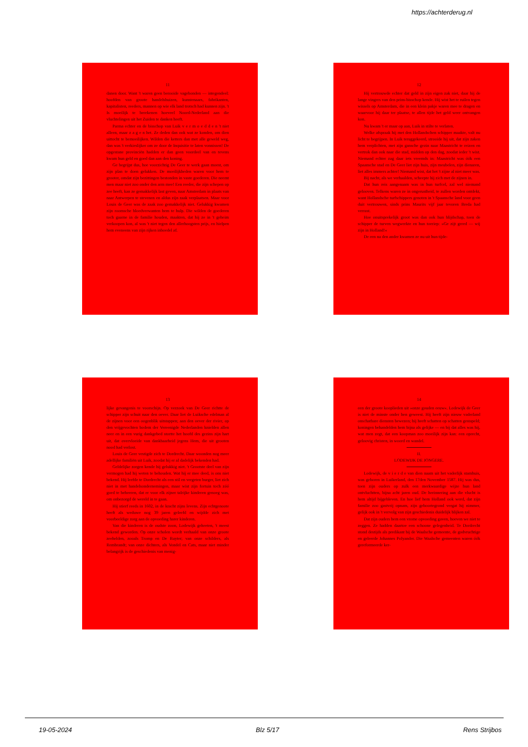https://achterderug.nl
11
danen door. Want 't waren geen berooide vagebonden — integendeel: hoofden van groote handelshuizen, kunstenaars, fabrikanten, kapitalisten, reeders, mannen op wie elk land trotsch had kunnen zijn. 't Is moeilijk te berekenen hoeveel Noord-Nederland aan die vluchtelingen uit het Zuiden te danken heeft.
Parma echter en de bisschop van Luik v e r m o e d d e n 't niet alleen, maar z a g e n het. Ze deden dan ook wat ze konden, om dien uittocht te bemoeilijken. Wilden die ketters dan met alle geweld weg, dan was 't verkieslijker om ze door de Inquisitie te laten vonnissen! De opgestane provinciën hadden er dan geen voordeel van en tevens kwam hun geld en goed dan aan den koning.
Ge begrijpt dus, hoe voorzichtig De Geer te werk gaan moest, om zijn plan te doen gelukken. De moeilijkheden waren voor hem te grooter, omdat zijn bezittingen bestonden in vaste goederen. Die neemt men maar niet zoo onder den arm mee! Een reeder, die zijn schepen op zee heeft, kan ze gemakkelijk last geven, naar Amsterdam in plaats van naar Antwerpen te stevenen en aldus zijn zaak verplaatsen. Maar voor Louis de Geer was de zaak zoo gemakkelijk niet. Gelukkig kwamen zijn roomsche bloedverwanten hem te hulp. Die wilden de goederen toch gaarne in de familie houden, maakten, dat hij ze in 't geheim verkoopen kon, al was 't niet tegen den allerhoogsten prijs, en hielpen hem eveneens van zijn rijken inboedel af.
12
Hij vertrouwde echter dat geld in zijn eigen zak niet, daar hij de lange vingers van den prins-bisschop kende. Hij wist het te ruilen tegen wissels op Amsterdam, die in een klein pakje waren mee te dragen en waarvoor hij daar ter plaatse, te allen tijde het geld weer ontvangen kon.
Nu kwam 't er maar op aan, Luik in stilte te verlaten.
Welke afspraak hij met den Hollandschen schipper maakte, valt nu licht te begrijpen. In Luik teruggekeerd, strooide hij uit, dat zijn zaken hem verplichten, met zijn gansche gezin naar Maastricht te reizen en vertrok dan ook naar die stad, midden op den dag, zoodat ieder 't wist. Niemand echter zag daar iets vreemds in: Maastricht was óók een Spaansche stad en De Geer liet zijn huis, zijn meubelen, zijn dienaren, liet alles immers achter! Niemand wist, dat het 't zijne al niet meer was.
Bij nacht, als we verhaalden, scheepte hij zich met de zijnen in.
Dat hun reis aangenaam was in hun turfcel, zal wel niemand gelooven. Telkens waren ze in ongerustheid, te zullen worden ontdekt, want Hollandsche turfschippers genoten in 't Spaansche land voor geen duit vertrouwen, sinds prins Maurits vijf jaar tevoren Breda had verrast.
Hoe onuitsprekelijk groot was dan ook hun blijdschap, toen de schipper de turven wegwerkte en hun toeriep: »Ge zijt gered — wij zijn in Holland!«
De een na den ander kwamen ze nu uit hun tijde-
13
lijke gevangenis te voorschijn. Op verzoek van De Geer richtte de schipper zijn schuit naar den oever. Daar liet de Luiksche edelman al de zijnen voor een oogenblik uitstappen; aan den oever der rivier, op den vrijgevochten bodem der Vereenigde Nederlanden knielden allen neer en in een vurig dankgebed stortte het hoofd des gezins zijn hart uit, dat overvloeide van dankbaarheid jegens Hem, die uit grooten nood had verlost.
Louis de Geer vestigde zich te Dordrecht. Daar woonden nog meer adellijke familiën uit Luik, zoodat hij er al dadelijk bekenden had.
Geldelijke zorgen kende hij gelukkig niet. 't Grootste deel van zijn vermogen had hij weten te behouden. Wat hij er mee deed, is ons niet bekend. Hij leefde te Dordrecht als een stil en vergeten burger, liet zich niet in met handelsondernemingen, maar wist zijn fortuin toch zóó goed te beheeren, dat er voor elk zijner talrijke kinderen genoeg was, om onbezorgd de wereld in te gaan.
Hij stierf reeds in 1602, in de kracht zijns levens. Zijn echtgenoote heeft als weduwe nog 39 jaren geleefd en wijdde zich met voorbeeldige zorg aan de opvoeding harer kinderen.
Van die kinderen is de oudste zoon, Lodewijk geheeten, 't meest bekend geworden. Op onze scholen wordt verhaald van onze groote zeehelden, zooals Tromp en De Ruyter; van onze schilders, als Rembrandt; van onze dichters, als Vondel en Cats, maar niet minder belangrijk is de geschiedenis van menig-
14
een der groote kooplieden uit »onze gouden eeuw«. Lodewijk de Geer is niet de minste onder hen geweest. Hij heeft zijn nieuw vaderland onschatbare diensten bewezen; hij heeft schatten op schatten gestapeld; koningen behandelden hem bijna als gelijke — en bij dat alles was hij, wat men zegt, dat een koopman zoo moeilijk zijn kan: een oprecht, geloovig christen, in woord en wandel.
II.
LODEWIJK DE JONGERE.
Lodewijk, de v i e r d e van dien naam uit het vaderlijk stamhuis, was geboren in Luikerland, den 17den November 1587. Hij was dus, toen zijn ouders op zulk een merkwaardige wijze hun land ontvluchtten, bijna acht jaren oud. De herinnering aan die vlucht is hem altijd bijgebleven. En hoe lief hem Holland ook werd, dat zijn familie zoo gastvrij opnam, zijn geboortegrond vergat hij nimmer, gelijk ook in 't vervolg van zijn geschiedenis duidelijk blijken zal.
Dat zijn ouders hem een vrome opvoeding gaven, hoeven we niet te zeggen. Ze hadden daartoe een schoone gelegenheid. Te Dordrecht stond destijds als predikant bij de Waalsche gemeente, de godvruchtige en geleerde Johannes Polyander. Die Waalsche gemeenten waren óók gereformeerde ker-
19-05-2024 Blz 5/17 Rens Strijbos